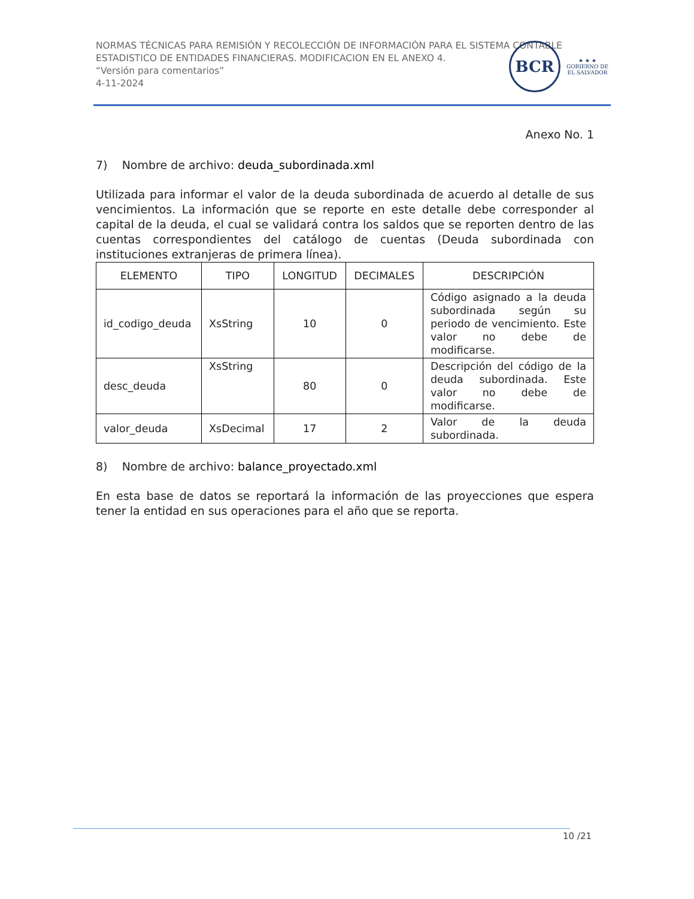NORMAS TÉCNICAS PARA REMISIÓN Y RECOLECCIÓN DE INFORMACIÓN PARA EL SISTEMA CONTABLE ESTADISTICO DE ENTIDADES FINANCIERAS. MODIFICACION EN EL ANEXO 4.
“Versión para comentarios”
4-11-2024
BCR
★ ★ ★
GOBIERNO DE
EL SALVADOR
Anexo No. 1
7) Nombre de archivo: deuda_subordinada.xml
Utilizada para informar el valor de la deuda subordinada de acuerdo al detalle de sus vencimientos. La información que se reporte en este detalle debe corresponder al capital de la deuda, el cual se validará contra los saldos que se reporten dentro de las cuentas correspondientes del catálogo de cuentas (Deuda subordinada con instituciones extranjeras de primera línea).
| ELEMENTO | TIPO | LONGITUD | DECIMALES | DESCRIPCIÓN |
| --- | --- | --- | --- | --- |
| id_codigo_deuda | XsString | 10 | 0 | Código asignado a la deuda subordinada según su periodo de vencimiento. Este valor no debe de modificarse. |
| desc_deuda | XsString | 80 | 0 | Descripción del código de la deuda subordinada. Este valor no debe de modificarse. |
| valor_deuda | XsDecimal | 17 | 2 | Valor de la deuda subordinada. |
8) Nombre de archivo: balance_proyectado.xml
En esta base de datos se reportará la información de las proyecciones que espera tener la entidad en sus operaciones para el año que se reporta.
10 /21